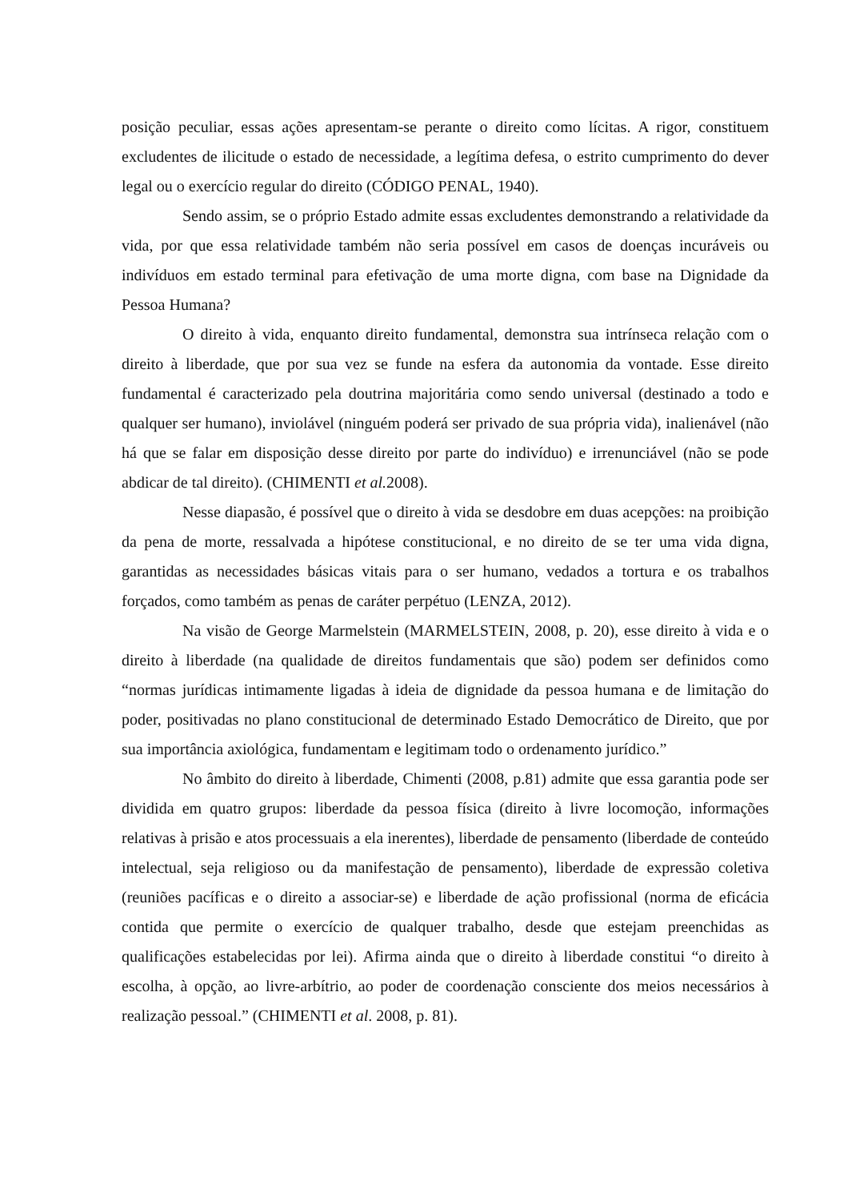posição peculiar, essas ações apresentam-se perante o direito como lícitas. A rigor, constituem excludentes de ilicitude o estado de necessidade, a legítima defesa, o estrito cumprimento do dever legal ou o exercício regular do direito (CÓDIGO PENAL, 1940).
Sendo assim, se o próprio Estado admite essas excludentes demonstrando a relatividade da vida, por que essa relatividade também não seria possível em casos de doenças incuráveis ou indivíduos em estado terminal para efetivação de uma morte digna, com base na Dignidade da Pessoa Humana?
O direito à vida, enquanto direito fundamental, demonstra sua intrínseca relação com o direito à liberdade, que por sua vez se funde na esfera da autonomia da vontade. Esse direito fundamental é caracterizado pela doutrina majoritária como sendo universal (destinado a todo e qualquer ser humano), inviolável (ninguém poderá ser privado de sua própria vida), inalienável (não há que se falar em disposição desse direito por parte do indivíduo) e irrenunciável (não se pode abdicar de tal direito). (CHIMENTI et al. 2008).
Nesse diapasão, é possível que o direito à vida se desdobre em duas acepções: na proibição da pena de morte, ressalvada a hipótese constitucional, e no direito de se ter uma vida digna, garantidas as necessidades básicas vitais para o ser humano, vedados a tortura e os trabalhos forçados, como também as penas de caráter perpétuo (LENZA, 2012).
Na visão de George Marmelstein (MARMELSTEIN, 2008, p. 20), esse direito à vida e o direito à liberdade (na qualidade de direitos fundamentais que são) podem ser definidos como “normas jurídicas intimamente ligadas à ideia de dignidade da pessoa humana e de limitação do poder, positivadas no plano constitucional de determinado Estado Democrático de Direito, que por sua importância axiológica, fundamentam e legitimam todo o ordenamento jurídico.”
No âmbito do direito à liberdade, Chimenti (2008, p.81) admite que essa garantia pode ser dividida em quatro grupos: liberdade da pessoa física (direito à livre locomoção, informações relativas à prisão e atos processuais a ela inerentes), liberdade de pensamento (liberdade de conteúdo intelectual, seja religioso ou da manifestação de pensamento), liberdade de expressão coletiva (reuniões pacíficas e o direito a associar-se) e liberdade de ação profissional (norma de eficácia contida que permite o exercício de qualquer trabalho, desde que estejam preenchidas as qualificações estabelecidas por lei). Afirma ainda que o direito à liberdade constitui “o direito à escolha, à opção, ao livre-arbítrio, ao poder de coordenação consciente dos meios necessários à realização pessoal.” (CHIMENTI et al. 2008, p. 81).